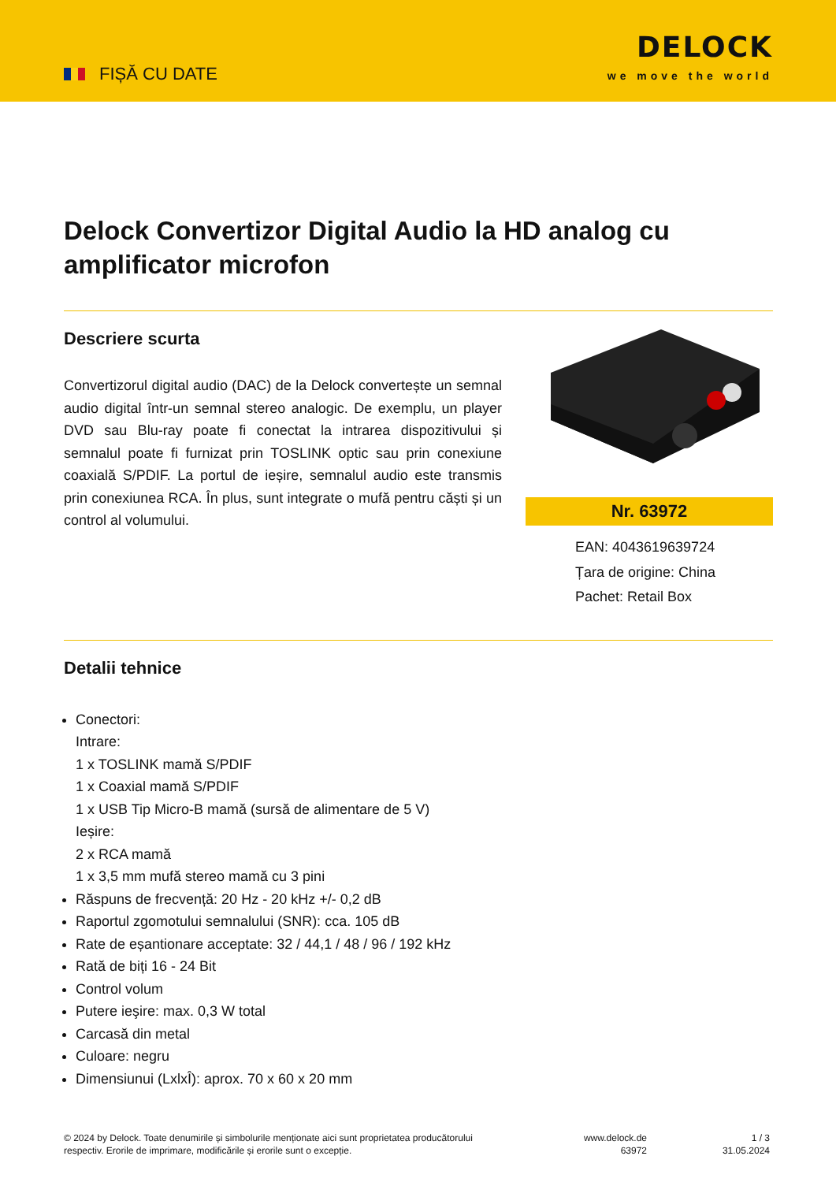FIȘĂ CU DATE
DELOCK
we move the world
Delock Convertizor Digital Audio la HD analog cu amplificator microfon
Descriere scurta
Convertizorul digital audio (DAC) de la Delock convertește un semnal audio digital într-un semnal stereo analogic. De exemplu, un player DVD sau Blu-ray poate fi conectat la intrarea dispozitivului și semnalul poate fi furnizat prin TOSLINK optic sau prin conexiune coaxială S/PDIF. La portul de ieșire, semnalul audio este transmis prin conexiunea RCA. În plus, sunt integrate o mufă pentru căști și un control al volumului.
Nr. 63972
EAN: 4043619639724
Țara de origine: China
Pachet: Retail Box
Detalii tehnice
Conectori:
Intrare:
1 x TOSLINK mamă S/PDIF
1 x Coaxial mamă S/PDIF
1 x USB Tip Micro-B mamă (sursă de alimentare de 5 V)
Ieșire:
2 x RCA mamă
1 x 3,5 mm mufă stereo mamă cu 3 pini
Răspuns de frecvență: 20 Hz - 20 kHz +/- 0,2 dB
Raportul zgomotului semnalului (SNR): cca. 105 dB
Rate de eșantionare acceptate: 32 / 44,1 / 48 / 96 / 192 kHz
Rată de biți 16 - 24 Bit
Control volum
Putere ieşire: max. 0,3 W total
Carcasă din metal
Culoare: negru
Dimensiunui (LxlxÎ): aprox. 70 x 60 x 20 mm
© 2024 by Delock. Toate denumirile și simbolurile menționate aici sunt proprietatea producătorului respectiv. Erorile de imprimare, modificările și erorile sunt o excepție.
www.delock.de
63972
1 / 3
31.05.2024